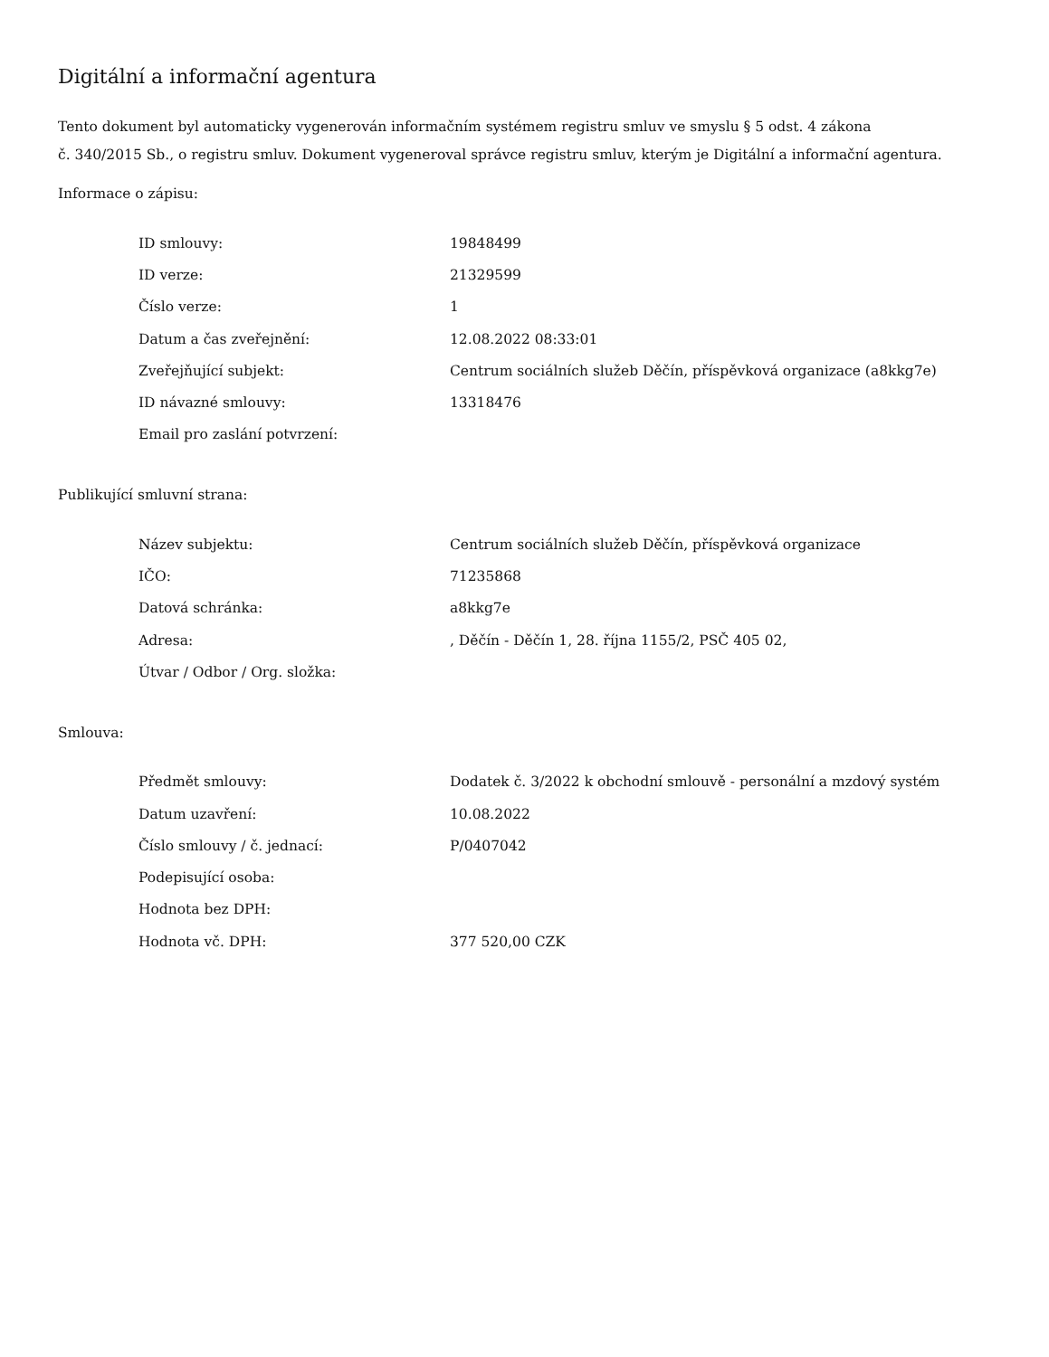Digitální a informační agentura
Tento dokument byl automaticky vygenerován informačním systémem registru smluv ve smyslu § 5 odst. 4 zákona
č. 340/2015 Sb., o registru smluv. Dokument vygeneroval správce registru smluv, kterým je Digitální a informační agentura.
Informace o zápisu:
| ID smlouvy: | 19848499 |
| ID verze: | 21329599 |
| Číslo verze: | 1 |
| Datum a čas zveřejnění: | 12.08.2022 08:33:01 |
| Zveřejňující subjekt: | Centrum sociálních služeb Děčín, příspěvková organizace (a8kkg7e) |
| ID návazné smlouvy: | 13318476 |
| Email pro zaslání potvrzení: | |
Publikující smluvní strana:
| Název subjektu: | Centrum sociálních služeb Děčín, příspěvková organizace |
| IČO: | 71235868 |
| Datová schránka: | a8kkg7e |
| Adresa: | , Děčín - Děčín 1, 28. října 1155/2, PSČ 405 02, |
| Útvar / Odbor / Org. složka: | |
Smlouva:
| Předmět smlouvy: | Dodatek č. 3/2022 k obchodní smlouvě - personální a mzdový systém |
| Datum uzavření: | 10.08.2022 |
| Číslo smlouvy / č. jednací: | P/0407042 |
| Podepisující osoba: | |
| Hodnota bez DPH: | |
| Hodnota vč. DPH: | 377 520,00 CZK |